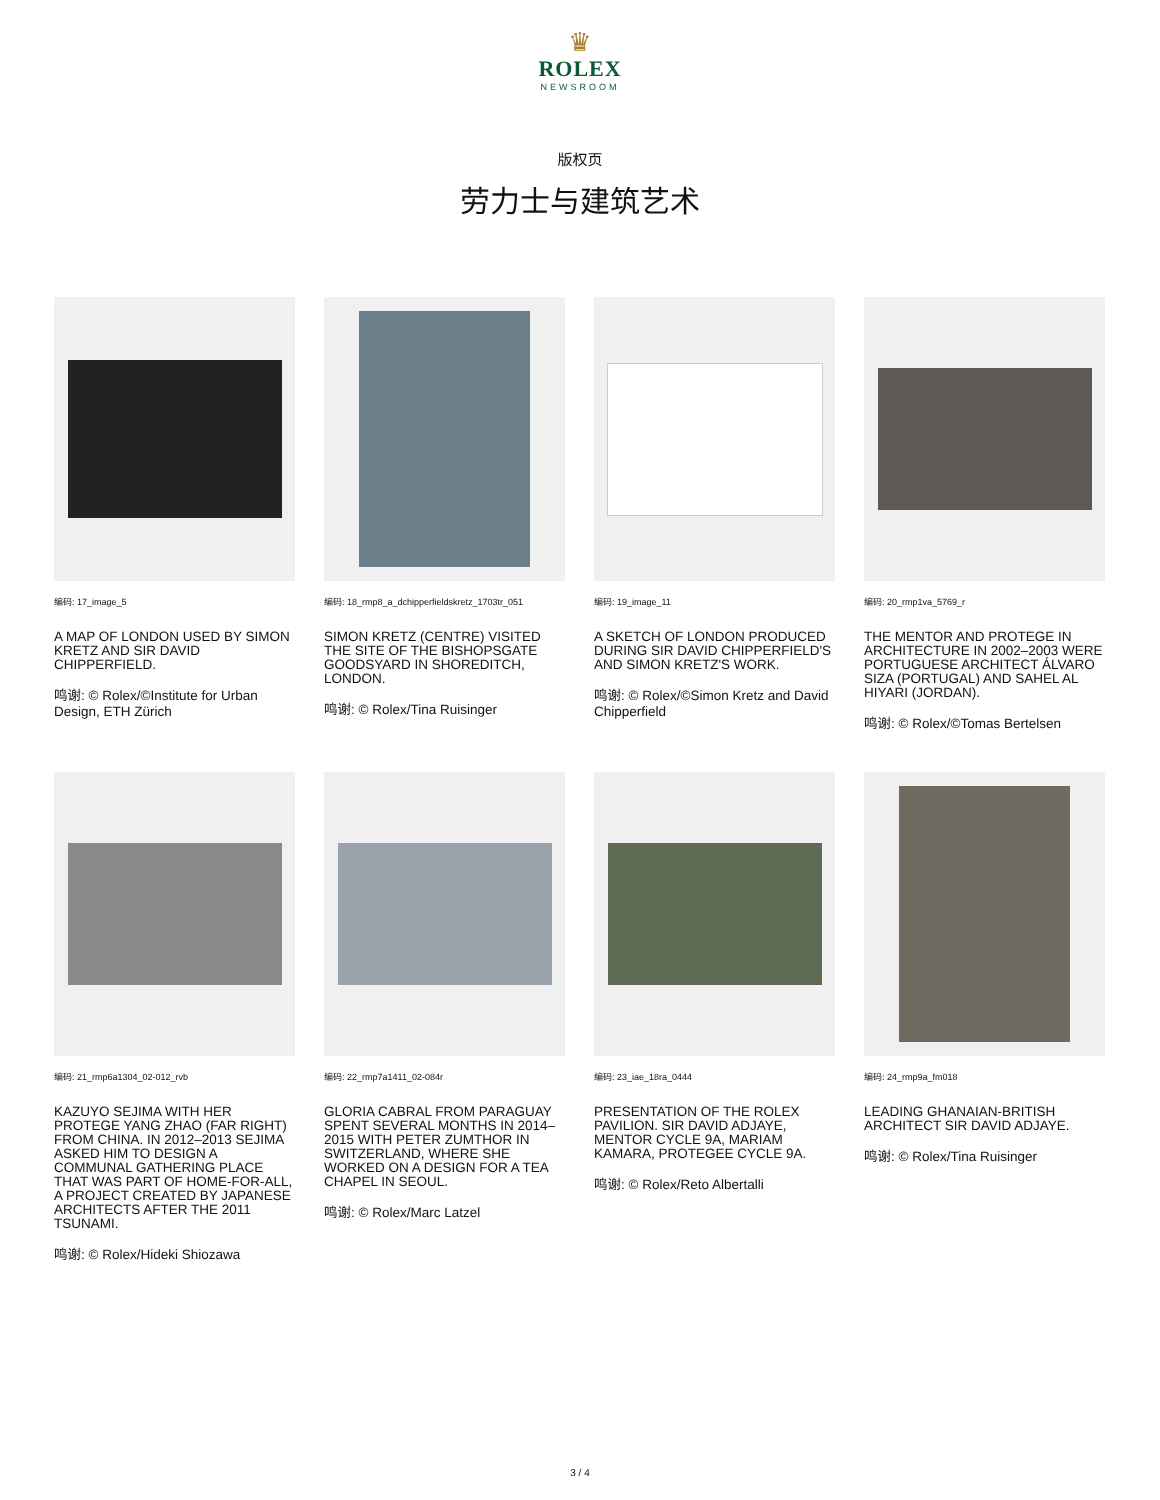♛
ROLEX
NEWSROOM
版权页
劳力士与建筑艺术
编码: 17_image_5
A MAP OF LONDON USED BY SIMON KRETZ AND SIR DAVID CHIPPERFIELD.
鸣谢: © Rolex/©Institute for Urban Design, ETH Zürich
编码: 18_rmp8_a_dchipperfieldskretz_1703tr_051
SIMON KRETZ (CENTRE) VISITED THE SITE OF THE BISHOPSGATE GOODSYARD IN SHOREDITCH, LONDON.
鸣谢: © Rolex/Tina Ruisinger
编码: 19_image_11
A SKETCH OF LONDON PRODUCED DURING SIR DAVID CHIPPERFIELD'S AND SIMON KRETZ'S WORK.
鸣谢: © Rolex/©Simon Kretz and David Chipperfield
编码: 20_rmp1va_5769_r
THE MENTOR AND PROTEGE IN ARCHITECTURE IN 2002–2003 WERE PORTUGUESE ARCHITECT ÁLVARO SIZA (PORTUGAL) AND SAHEL AL HIYARI (JORDAN).
鸣谢: © Rolex/©Tomas Bertelsen
编码: 21_rmp6a1304_02-012_rvb
KAZUYO SEJIMA WITH HER PROTEGE YANG ZHAO (FAR RIGHT) FROM CHINA. IN 2012–2013 SEJIMA ASKED HIM TO DESIGN A COMMUNAL GATHERING PLACE THAT WAS PART OF HOME-FOR-ALL, A PROJECT CREATED BY JAPANESE ARCHITECTS AFTER THE 2011 TSUNAMI.
鸣谢: © Rolex/Hideki Shiozawa
编码: 22_rmp7a1411_02-084r
GLORIA CABRAL FROM PARAGUAY SPENT SEVERAL MONTHS IN 2014–2015 WITH PETER ZUMTHOR IN SWITZERLAND, WHERE SHE WORKED ON A DESIGN FOR A TEA CHAPEL IN SEOUL.
鸣谢: © Rolex/Marc Latzel
编码: 23_iae_18ra_0444
PRESENTATION OF THE ROLEX PAVILION. SIR DAVID ADJAYE, MENTOR CYCLE 9A, MARIAM KAMARA, PROTEGEE CYCLE 9A.
鸣谢: © Rolex/Reto Albertalli
编码: 24_rmp9a_fm018
LEADING GHANAIAN-BRITISH ARCHITECT SIR DAVID ADJAYE.
鸣谢: © Rolex/Tina Ruisinger
3 / 4